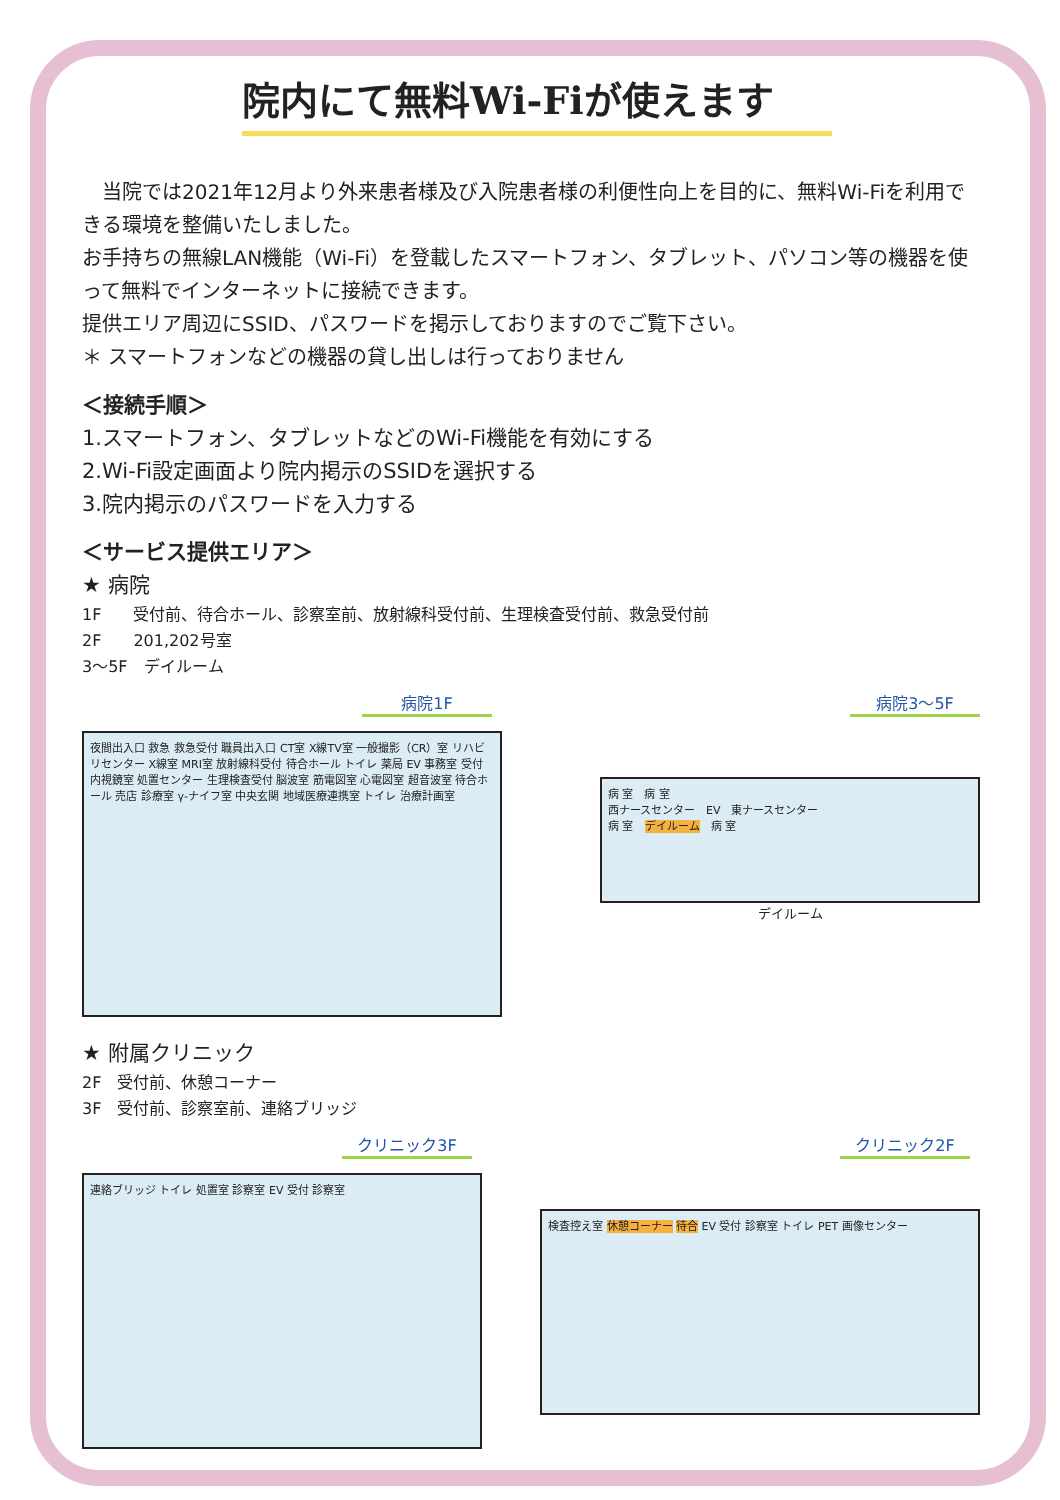院内にて無料Wi-Fiが使えます
　当院では2021年12月より外来患者様及び入院患者様の利便性向上を目的に、無料Wi-Fiを利用できる環境を整備いたしました。
お手持ちの無線LAN機能（Wi-Fi）を登載したスマートフォン、タブレット、パソコン等の機器を使って無料でインターネットに接続できます。
提供エリア周辺にSSID、パスワードを掲示しておりますのでご覧下さい。
＊ スマートフォンなどの機器の貸し出しは行っておりません
＜接続手順＞
1.スマートフォン、タブレットなどのWi-Fi機能を有効にする
2.Wi-Fi設定画面より院内掲示のSSIDを選択する
3.院内掲示のパスワードを入力する
＜サービス提供エリア＞
★ 病院
1F　　受付前、待合ホール、診察室前、放射線科受付前、生理検査受付前、救急受付前
2F　　201,202号室
3〜5F　デイルーム
病院1F
夜間出入口 救急 救急受付 職員出入口 CT室 X線TV室 一般撮影（CR）室 リハビリセンター X線室 MRI室 放射線科受付 待合ホール トイレ 薬局 EV 事務室 受付 内視鏡室 処置センター 生理検査受付 脳波室 筋電図室 心電図室 超音波室 待合ホール 売店 診療室 γ-ナイフ室 中央玄関 地域医療連携室 トイレ 治療計画室
病院3〜5F
病 室　病 室
西ナースセンター　EV　東ナースセンター
病 室　デイルーム　病 室
デイルーム
★ 附属クリニック
2F　受付前、休憩コーナー
3F　受付前、診察室前、連絡ブリッジ
クリニック3F
連絡ブリッジ トイレ 処置室 診察室 EV 受付 診察室
クリニック2F
検査控え室 休憩コーナー 待合 EV 受付 診察室 トイレ PET 画像センター